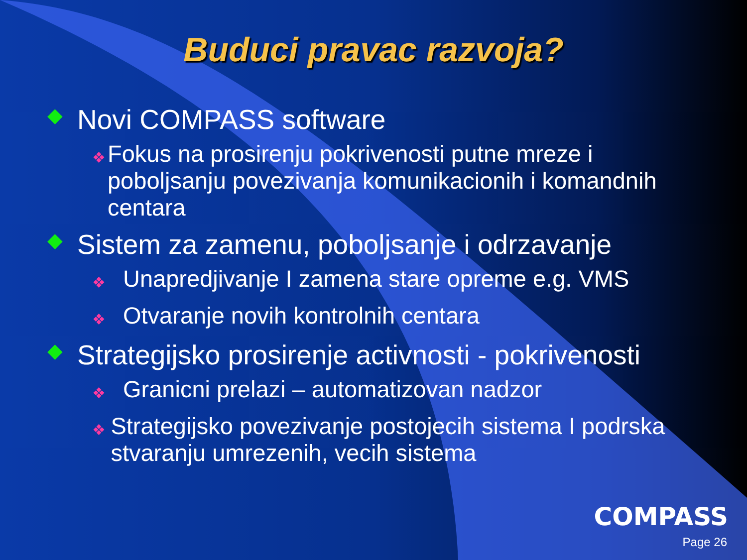Buduci pravac razvoja?
◆ Novi COMPASS software
❖ Fokus na prosirenju pokrivenosti putne mreze i poboljsanju povezivanja komunikacionih i komandnih centara
◆ Sistem za zamenu, poboljsanje i odrzavanje
❖ Unapredjivanje I zamena stare opreme e.g. VMS
❖ Otvaranje novih kontrolnih centara
◆ Strategijsko prosirenje activnosti - pokrivenosti
❖ Granicni prelazi – automatizovan nadzor
❖ Strategijsko povezivanje postojecih sistema I podrska stvaranju umrezenih, vecih sistema
COMPASS
Page 26